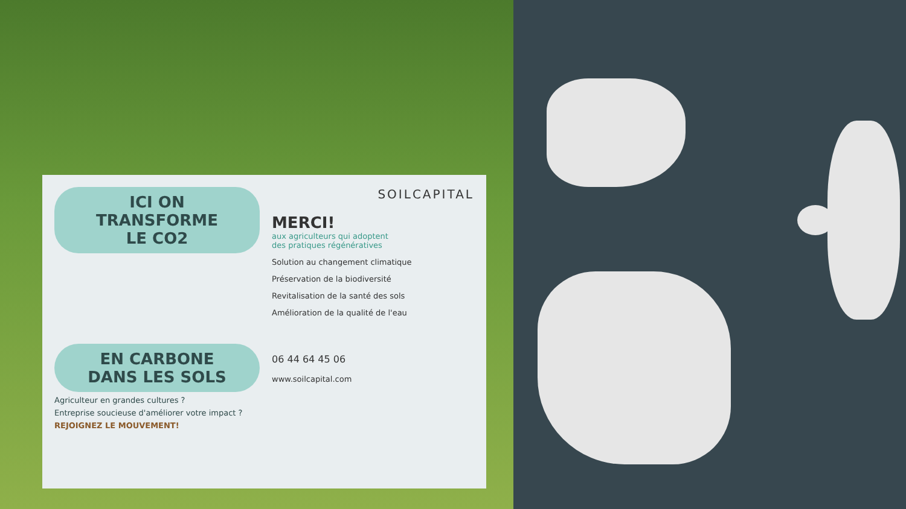ICI ON
TRANSFORME
LE CO2
EN CARBONE
DANS LES SOLS
Agriculteur en grandes cultures ?
Entreprise soucieuse d'améliorer votre impact ?
REJOIGNEZ LE MOUVEMENT!
SOILCAPITAL
MERCI!
aux agriculteurs qui adoptent
des pratiques régénératives
Solution au changement climatique
Préservation de la biodiversité
Revitalisation de la santé des sols
Amélioration de la qualité de l'eau
06 44 64 45 06
www.soilcapital.com